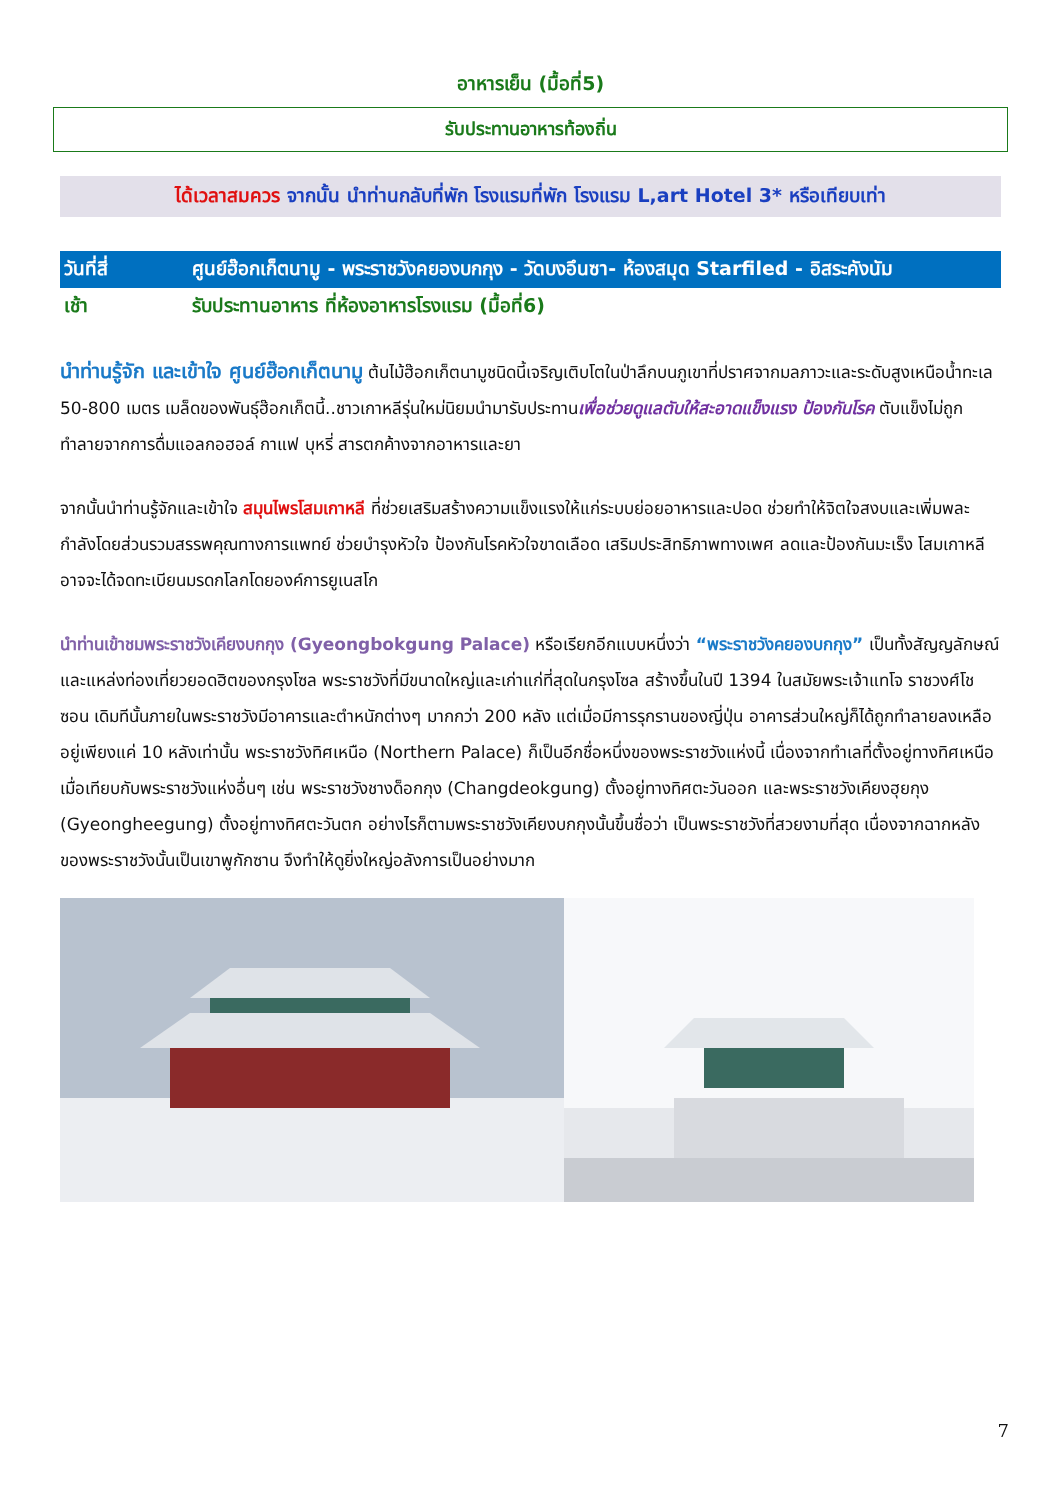อาหารเย็น (มื้อที่5)
รับประทานอาหารท้องถิ่น
ได้เวลาสมควร จากนั้น นำท่านกลับที่พัก โรงแรมที่พัก โรงแรม L,art Hotel 3* หรือเทียบเท่า
| วันที่สี่ | ศูนย์ฮ๊อกเก็ตนามู - พระราชวังคยองบกกุง - วัดบงอึนซา- ห้องสมุด Starfiled - อิสระคังนัม |
| เช้า | รับประทานอาหาร ที่ห้องอาหารโรงแรม (มื้อที่6) |
นำท่านรู้จัก และเข้าใจ ศูนย์ฮ๊อกเก็ตนามู ต้นไม้ฮ๊อกเก็ตนามูชนิดนี้เจริญเติบโตในป่าลึกบนภูเขาที่ปราศจากมลภาวะและระดับสูงเหนือน้ำทะเล 50-800 เมตร เมล็ดของพันธุ์ฮ๊อกเก็ตนี้..ชาวเกาหลีรุ่นใหม่นิยมนำมารับประทานเพื่อช่วยดูแลตับให้สะอาดแข็งแรง ป้องกันโรค ตับแข็งไม่ถูกทำลายจากการดื่มแอลกอฮอล์ กาแฟ บุหรี่ สารตกค้างจากอาหารและยา
จากนั้นนำท่านรู้จักและเข้าใจ สมุนไพรโสมเกาหลี ที่ช่วยเสริมสร้างความแข็งแรงให้แก่ระบบย่อยอาหารและปอด ช่วยทำให้จิตใจสงบและเพิ่มพละกำลังโดยส่วนรวมสรรพคุณทางการแพทย์ ช่วยบำรุงหัวใจ ป้องกันโรคหัวใจขาดเลือด เสริมประสิทธิภาพทางเพศ ลดและป้องกันมะเร็ง โสมเกาหลีอาจจะได้จดทะเบียนมรดกโลกโดยองค์การยูเนสโก
นำท่านเข้าชมพระราชวังเคียงบกกุง (Gyeongbokgung Palace) หรือเรียกอีกแบบหนึ่งว่า “พระราชวังคยองบกกุง” เป็นทั้งสัญญลักษณ์และแหล่งท่องเที่ยวยอดฮิตของกรุงโซล พระราชวังที่มีขนาดใหญ่และเก่าแก่ที่สุดในกรุงโซล สร้างขึ้นในปี 1394 ในสมัยพระเจ้าแทโจ ราชวงศ์โชซอน เดิมทีนั้นภายในพระราชวังมีอาคารและตำหนักต่างๆ มากกว่า 200 หลัง แต่เมื่อมีการรุกรานของญี่ปุ่น อาคารส่วนใหญ่ก็ได้ถูกทำลายลงเหลืออยู่เพียงแค่ 10 หลังเท่านั้น พระราชวังทิศเหนือ (Northern Palace) ก็เป็นอีกชื่อหนึ่งของพระราชวังแห่งนี้ เนื่องจากทำเลที่ตั้งอยู่ทางทิศเหนือ เมื่อเทียบกับพระราชวังแห่งอื่นๆ เช่น พระราชวังชางด็อกกุง (Changdeokgung) ตั้งอยู่ทางทิศตะวันออก และพระราชวังเคียงฮุยกุง (Gyeongheegung) ตั้งอยู่ทางทิศตะวันตก อย่างไรก็ตามพระราชวังเคียงบกกุงนั้นขึ้นชื่อว่า เป็นพระราชวังที่สวยงามที่สุด เนื่องจากฉากหลังของพระราชวังนั้นเป็นเขาพูกักซาน จึงทำให้ดูยิ่งใหญ่อลังการเป็นอย่างมาก
7